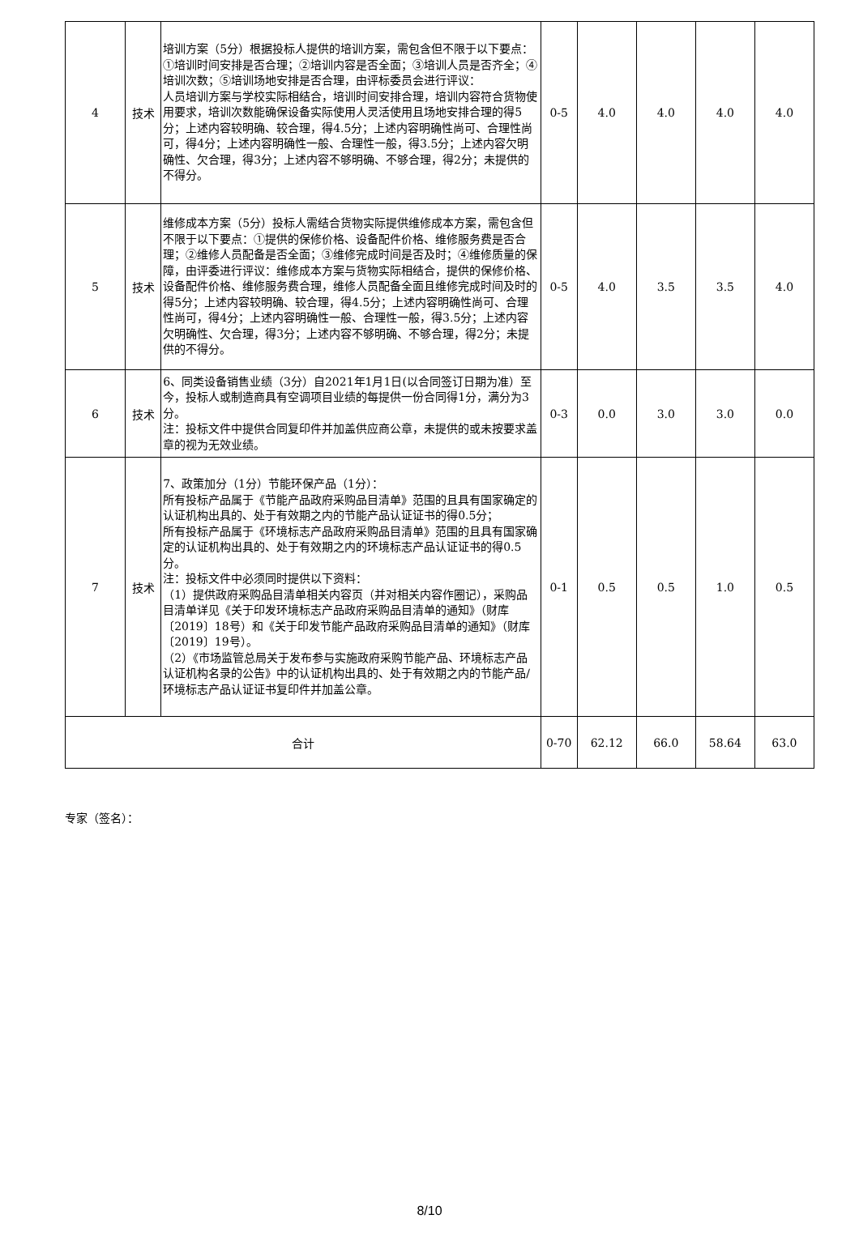| 4 | 技术 | 培训方案（5分）根据投标人提供的培训方案，需包含但不限于以下要点：①培训时间安排是否合理；②培训内容是否全面；③培训人员是否齐全；④培训次数；⑤培训场地安排是否合理，由评标委员会进行评议： 人员培训方案与学校实际相结合，培训时间安排合理，培训内容符合货物使用要求，培训次数能确保设备实际使用人灵活使用且场地安排合理的得5分；上述内容较明确、较合理，得4.5分；上述内容明确性尚可、合理性尚可，得4分；上述内容明确性一般、合理性一般，得3.5分；上述内容欠明确性、欠合理，得3分；上述内容不够明确、不够合理，得2分；未提供的不得分。 | 0-5 | 4.0 | 4.0 | 4.0 | 4.0 |
| 5 | 技术 | 维修成本方案（5分）投标人需结合货物实际提供维修成本方案，需包含但不限于以下要点：①提供的保修价格、设备配件价格、维修服务费是否合理；②维修人员配备是否全面；③维修完成时间是否及时；④维修质量的保障，由评委进行评议：维修成本方案与货物实际相结合，提供的保修价格、设备配件价格、维修服务费合理，维修人员配备全面且维修完成时间及时的得5分；上述内容较明确、较合理，得4.5分；上述内容明确性尚可、合理性尚可，得4分；上述内容明确性一般、合理性一般，得3.5分；上述内容欠明确性、欠合理，得3分；上述内容不够明确、不够合理，得2分；未提供的不得分。 | 0-5 | 4.0 | 3.5 | 3.5 | 4.0 |
| 6 | 技术 | 6、同类设备销售业绩（3分）自2021年1月1日(以合同签订日期为准）至今，投标人或制造商具有空调项目业绩的每提供一份合同得1分，满分为3分。 注：投标文件中提供合同复印件并加盖供应商公章，未提供的或未按要求盖章的视为无效业绩。 | 0-3 | 0.0 | 3.0 | 3.0 | 0.0 |
| 7 | 技术 | 7、政策加分（1分）节能环保产品（1分）： 所有投标产品属于《节能产品政府采购品目清单》范围的且具有国家确定的认证机构出具的、处于有效期之内的节能产品认证证书的得0.5分； 所有投标产品属于《环境标志产品政府采购品目清单》范围的且具有国家确定的认证机构出具的、处于有效期之内的环境标志产品认证证书的得0.5分。 注：投标文件中必须同时提供以下资料： （1）提供政府采购品目清单相关内容页（并对相关内容作圈记），采购品目清单详见《关于印发环境标志产品政府采购品目清单的通知》（财库〔2019〕18号）和《关于印发节能产品政府采购品目清单的通知》（财库〔2019〕19号）。 （2）《市场监管总局关于发布参与实施政府采购节能产品、环境标志产品认证机构名录的公告》中的认证机构出具的、处于有效期之内的节能产品/环境标志产品认证证书复印件并加盖公章。 | 0-1 | 0.5 | 0.5 | 1.0 | 0.5 |
| 合计 | | | 0-70 | 62.12 | 66.0 | 58.64 | 63.0 |
专家（签名）：
8/10